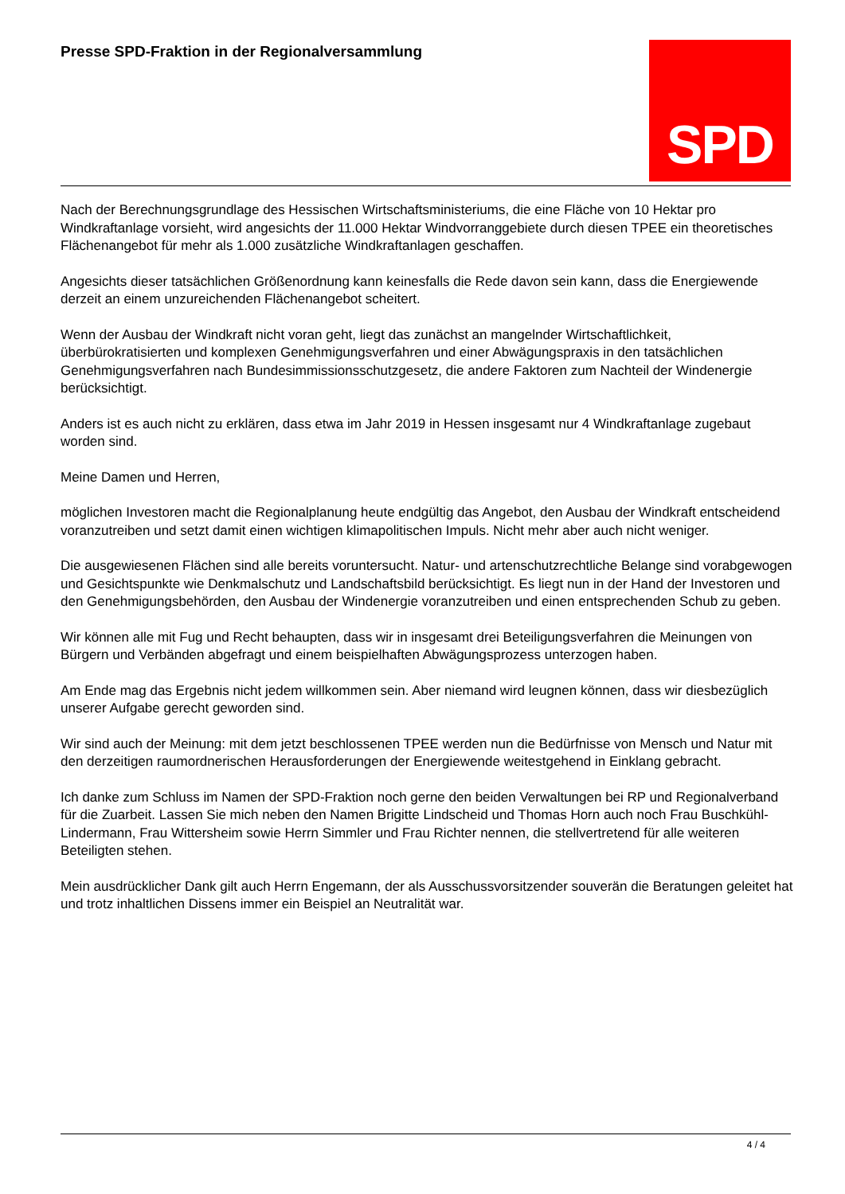Presse SPD-Fraktion in der Regionalversammlung
SPD
Nach der Berechnungsgrundlage des Hessischen Wirtschaftsministeriums, die eine Fläche von 10 Hektar pro Windkraftanlage vorsieht, wird angesichts der 11.000 Hektar Windvorranggebiete durch diesen TPEE ein theoretisches Flächenangebot für mehr als 1.000 zusätzliche Windkraftanlagen geschaffen.
Angesichts dieser tatsächlichen Größenordnung kann keinesfalls die Rede davon sein kann, dass die Energiewende derzeit an einem unzureichenden Flächenangebot scheitert.
Wenn der Ausbau der Windkraft nicht voran geht, liegt das zunächst an mangelnder Wirtschaftlichkeit, überbürokratisierten und komplexen Genehmigungsverfahren und einer Abwägungspraxis in den tatsächlichen Genehmigungsverfahren nach Bundesimmissionsschutzgesetz, die andere Faktoren zum Nachteil der Windenergie berücksichtigt.
Anders ist es auch nicht zu erklären, dass etwa im Jahr 2019 in Hessen insgesamt nur 4 Windkraftanlage zugebaut worden sind.
Meine Damen und Herren,
möglichen Investoren macht die Regionalplanung heute endgültig das Angebot, den Ausbau der Windkraft entscheidend voranzutreiben und setzt damit einen wichtigen klimapolitischen Impuls. Nicht mehr aber auch nicht weniger.
Die ausgewiesenen Flächen sind alle bereits voruntersucht. Natur- und artenschutzrechtliche Belange sind vorabgewogen und Gesichtspunkte wie Denkmalschutz und Landschaftsbild berücksichtigt. Es liegt nun in der Hand der Investoren und den Genehmigungsbehörden, den Ausbau der Windenergie voranzutreiben und einen entsprechenden Schub zu geben.
Wir können alle mit Fug und Recht behaupten, dass wir in insgesamt drei Beteiligungsverfahren die Meinungen von Bürgern und Verbänden abgefragt und einem beispielhaften Abwägungsprozess unterzogen haben.
Am Ende mag das Ergebnis nicht jedem willkommen sein. Aber niemand wird leugnen können, dass wir diesbezüglich unserer Aufgabe gerecht geworden sind.
Wir sind auch der Meinung: mit dem jetzt beschlossenen TPEE werden nun die Bedürfnisse von Mensch und Natur mit den derzeitigen raumordnerischen Herausforderungen der Energiewende weitestgehend in Einklang gebracht.
Ich danke zum Schluss im Namen der SPD-Fraktion noch gerne den beiden Verwaltungen bei RP und Regionalverband für die Zuarbeit. Lassen Sie mich neben den Namen Brigitte Lindscheid und Thomas Horn auch noch Frau Buschkühl-Lindermann, Frau Wittersheim sowie Herrn Simmler und Frau Richter nennen, die stellvertretend für alle weiteren Beteiligten stehen.
Mein ausdrücklicher Dank gilt auch Herrn Engemann, der als Ausschussvorsitzender souverän die Beratungen geleitet hat und trotz inhaltlichen Dissens immer ein Beispiel an Neutralität war.
4 / 4